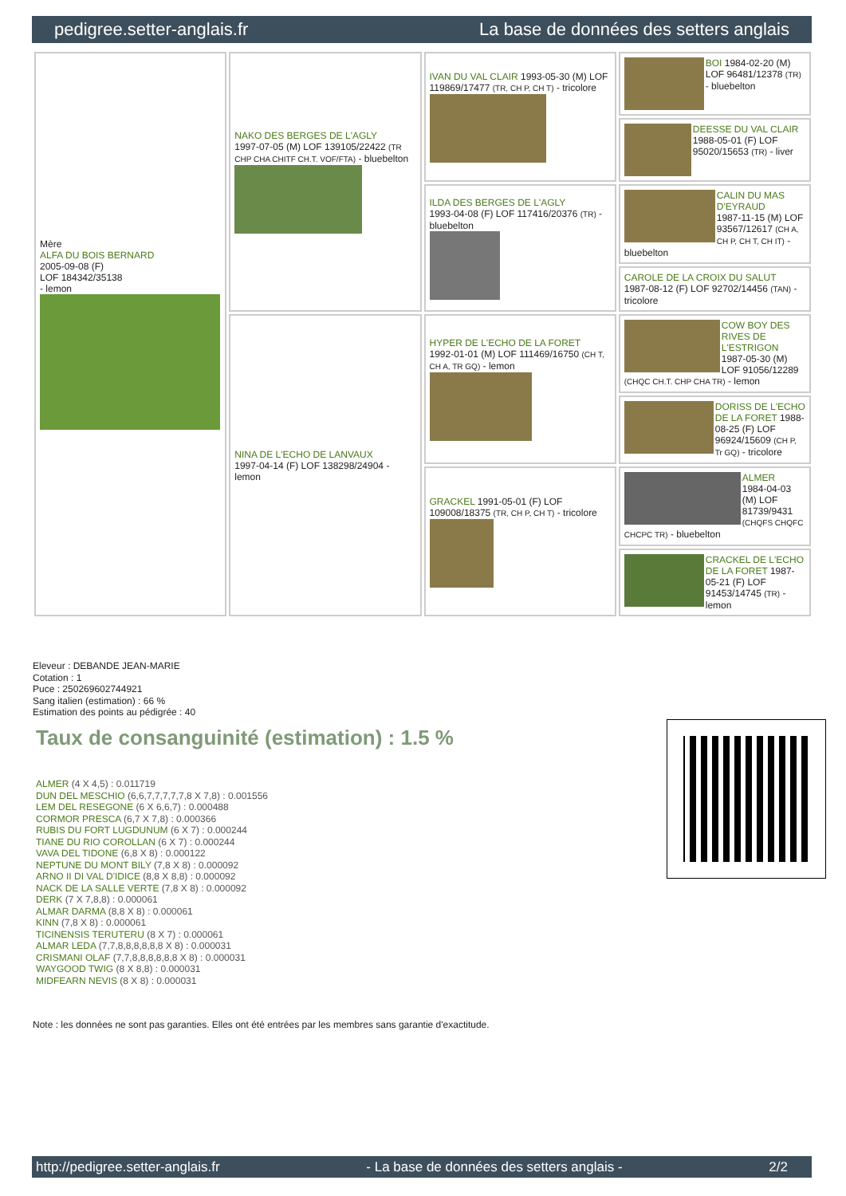pedigree.setter-anglais.fr La base de données des setters anglais
| Mère ALFA DU BOIS BERNARD 2005-09-08 (F) LOF 184342/35138 - lemon | NAKO DES BERGES DE L'AGLY 1997-07-05 (M) LOF 139105/22422 (TR CHP CHA CHITF CH.T. VOF/FTA) - bluebelton | IVAN DU VAL CLAIR 1993-05-30 (M) LOF 119869/17477 (TR, CH P, CH T) - tricolore | BOI 1984-02-20 (M) LOF 96481/12378 (TR) - bluebelton |
| | | | DEESSE DU VAL CLAIR 1988-05-01 (F) LOF 95020/15653 (TR) - liver |
| | | ILDA DES BERGES DE L'AGLY 1993-04-08 (F) LOF 117416/20376 (TR) - bluebelton | CALIN DU MAS D'EYRAUD 1987-11-15 (M) LOF 93567/12617 (CH A, CH P, CH T, CH IT) - bluebelton |
| | | | CAROLE DE LA CROIX DU SALUT 1987-08-12 (F) LOF 92702/14456 (TAN) - tricolore |
| | NINA DE L'ECHO DE LANVAUX 1997-04-14 (F) LOF 138298/24904 - lemon | HYPER DE L'ECHO DE LA FORET 1992-01-01 (M) LOF 111469/16750 (CH T, CH A, TR GQ) - lemon | COW BOY DES RIVES DE L'ESTRIGON 1987-05-30 (M) LOF 91056/12289 (CHQC CH.T. CHP CHA TR) - lemon |
| | | | DORISS DE L'ECHO DE LA FORET 1988-08-25 (F) LOF 96924/15609 (CH P, Tr GQ) - tricolore |
| | | GRACKEL 1991-05-01 (F) LOF 109008/18375 (TR, CH P, CH T) - tricolore | ALMER 1984-04-03 (M) LOF 81739/9431 (CHQFS CHQFC CHCPC TR) - bluebelton |
| | | | CRACKEL DE L'ECHO DE LA FORET 1987-05-21 (F) LOF 91453/14745 (TR) - lemon |
Eleveur : DEBANDE JEAN-MARIE
Cotation : 1
Puce : 250269602744921
Sang italien (estimation) : 66 %
Estimation des points au pédigrée : 40
Taux de consanguinité (estimation) : 1.5 %
ALMER (4 X 4,5) : 0.011719
DUN DEL MESCHIO (6,6,7,7,7,7,7,8 X 7,8) : 0.001556
LEM DEL RESEGONE (6 X 6,6,7) : 0.000488
CORMOR PRESCA (6,7 X 7,8) : 0.000366
RUBIS DU FORT LUGDUNUM (6 X 7) : 0.000244
TIANE DU RIO COROLLAN (6 X 7) : 0.000244
VAVA DEL TIDONE (6,8 X 8) : 0.000122
NEPTUNE DU MONT BILY (7,8 X 8) : 0.000092
ARNO II DI VAL D'IDICE (8,8 X 8,8) : 0.000092
NACK DE LA SALLE VERTE (7,8 X 8) : 0.000092
DERK (7 X 7,8,8) : 0.000061
ALMAR DARMA (8,8 X 8) : 0.000061
KINN (7,8 X 8) : 0.000061
TICINENSIS TERUTERU (8 X 7) : 0.000061
ALMAR LEDA (7,7,8,8,8,8,8,8 X 8) : 0.000031
CRISMANI OLAF (7,7,8,8,8,8,8,8 X 8) : 0.000031
WAYGOOD TWIG (8 X 8,8) : 0.000031
MIDFEARN NEVIS (8 X 8) : 0.000031
Note : les données ne sont pas garanties. Elles ont été entrées par les membres sans garantie d'exactitude.
http://pedigree.setter-anglais.fr - La base de données des setters anglais - 2/2